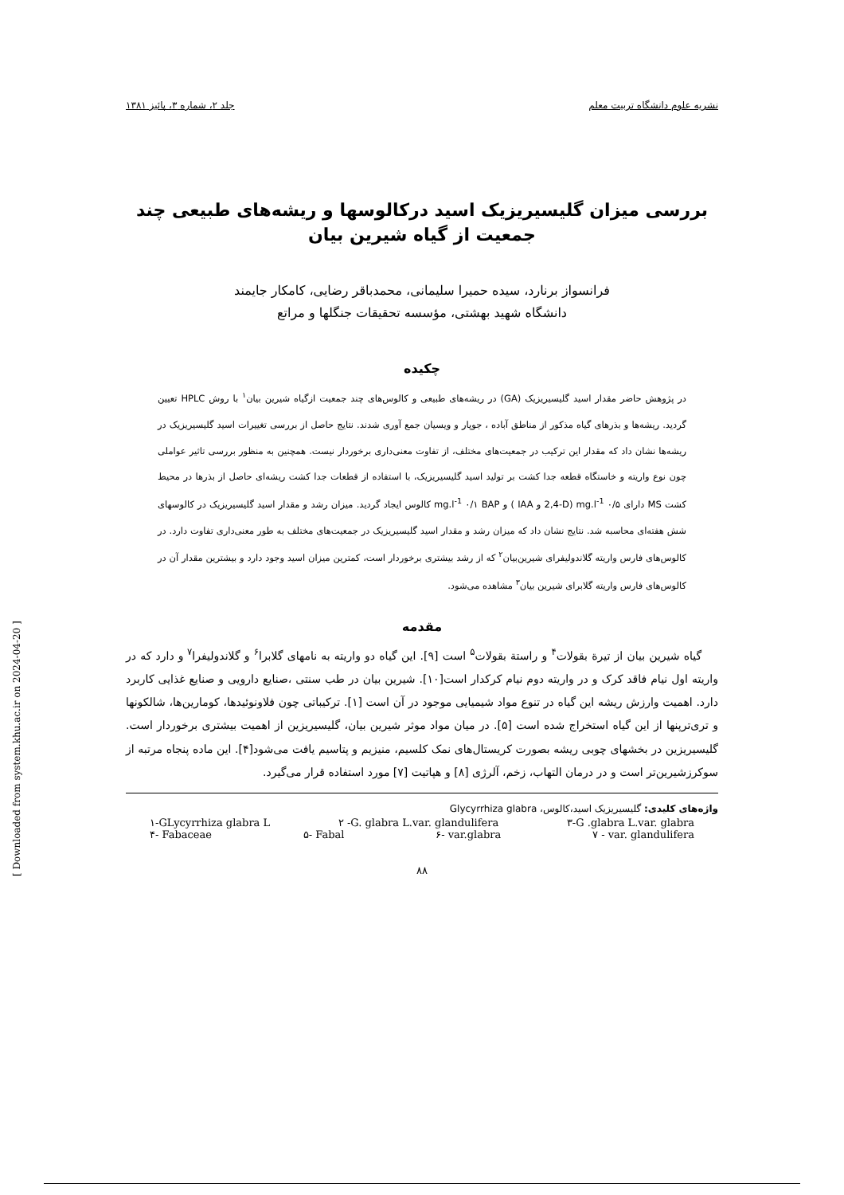نشریه علوم دانشگاه تربیت معلم جلد ۲، شماره ۳، پائیز ۱۳۸۱
بررسی میزان گلیسیریزیک اسید درکالوسها و ریشه‌های طبیعی چند جمعیت از گیاه شیرین بیان
فرانسواز برنارد، سیده حمیرا سلیمانی، محمدباقر رضایی، کامکار جایمند
دانشگاه شهید بهشتی، مؤسسه تحقیقات جنگلها و مراتع
چکیده
در پژوهش حاضر مقدار اسید گلیسیریزیک (GA) در ریشه‌های طبیعی و کالوس‌های چند جمعیت ازگیاه شیرین بیان<sup>۱</sup> با روش HPLC تعیین گردید. ریشه‌ها و بذرهای گیاه مذکور از مناطق آباده ، جوپار و ویسیان جمع آوری شدند. نتایج حاصل از بررسی تغییرات اسید گلیسیریزیک در ریشه‌ها نشان داد که مقدار این ترکیب در جمعیت‌های مختلف، از تفاوت معنی‌داری برخوردار نیست. همچنین به منظور بررسی تاثیر عواملی چون نوع واریته و خاستگاه قطعه جدا کشت بر تولید اسید گلیسیریزیک، با استفاده از قطعات جدا کشت ریشه‌ای حاصل از بذرها در محیط کشت MS دارای mg.l<sup>-1</sup> ۰/۵ (2,4-D و IAA ) و mg.l<sup>-1</sup> ۰/۱ BAP کالوس ایجاد گردید. میزان رشد و مقدار اسید گلیسیریزیک در کالوسهای شش هفته‌ای محاسبه شد. نتایج نشان داد که میزان رشد و مقدار اسید گلیسیریزیک در جمعیت‌های مختلف به طور معنی‌داری تفاوت دارد. در کالوس‌های فارس واریته گلاندولیفرای شیرین‌بیان<sup>۲</sup> که از رشد بیشتری برخوردار است، کمترین میزان اسید وجود دارد و بیشترین مقدار آن در کالوس‌های فارس واریته گلابرای شیرین بیان<sup>۳</sup> مشاهده می‌شود.
مقدمه
گیاه شیرین بیان از تیرة بقولات<sup>۴</sup> و راستة بقولات<sup>۵</sup> است [۹]. این گیاه دو واریته به نامهای گلابرا<sup>۶</sup> و گلاندولیفرا<sup>۷</sup> و دارد که در واریته اول نیام فاقد کرک و در واریته دوم نیام کرکدار است[۱۰]. شیرین بیان در طب سنتی ،صنایع دارویی و صنایع غذایی کاربرد دارد. اهمیت وارزش ریشه این گیاه در تنوع مواد شیمیایی موجود در آن است [۱]. ترکیباتی چون فلاونوئیدها، کومارین‌ها، شالکونها و تری‌ترپنها از این گیاه استخراج شده است [۵]. در میان مواد موثر شیرین بیان، گلیسیریزین از اهمیت بیشتری برخوردار است. گلیسیریزین در بخشهای چوبی ریشه بصورت کریستال‌های نمک کلسیم، منیزیم و پتاسیم یافت می‌شود[۴]. این ماده پنجاه مرتبه از سوکرزشیرین‌تر است و در درمان التهاب، زخم، آلرژی [۸] و هپاتیت [۷] مورد استفاده قرار می‌گیرد.
واژه‌های کلیدی: گلیسیریزیک اسید،کالوس، Glycyrrhiza glabra
۱-GLycyrrhiza glabra L ۲ -G. glabra L.var. glandulifera ۳-G .glabra L.var. glabra
۴- Fabaceae ۵- Fabal ۶- var.glabra ۷ - var. glandulifera
۸۸
[ Downloaded from system.khu.ac.ir on 2024-04-20 ]